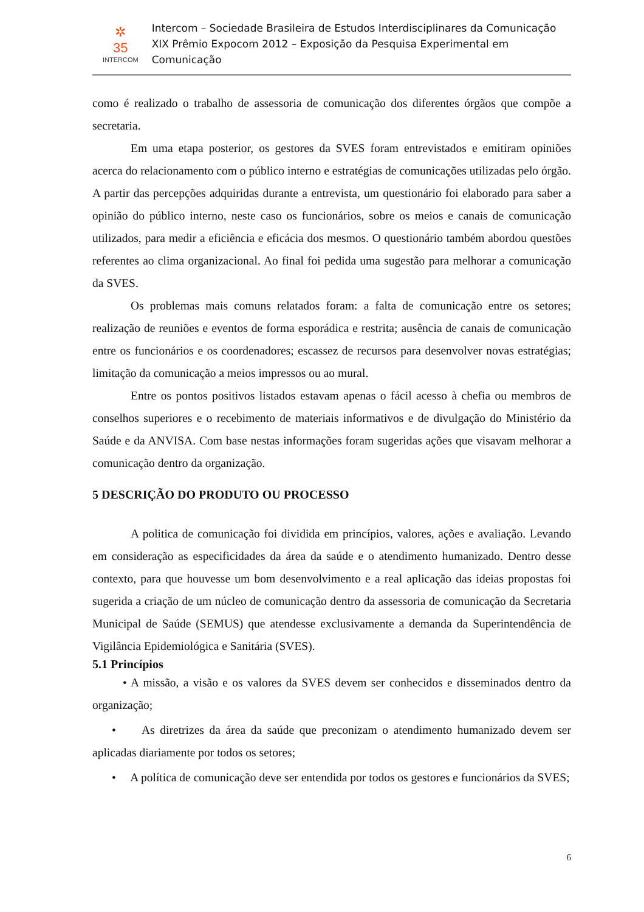✲
35
INTERCOM
Intercom – Sociedade Brasileira de Estudos Interdisciplinares da Comunicação
XIX Prêmio Expocom 2012 – Exposição da Pesquisa Experimental em Comunicação
como é realizado o trabalho de assessoria de comunicação dos diferentes órgãos que compõe a secretaria.
Em uma etapa posterior, os gestores da SVES foram entrevistados e emitiram opiniões acerca do relacionamento com o público interno e estratégias de comunicações utilizadas pelo órgão. A partir das percepções adquiridas durante a entrevista, um questionário foi elaborado para saber a opinião do público interno, neste caso os funcionários, sobre os meios e canais de comunicação utilizados, para medir a eficiência e eficácia dos mesmos. O questionário também abordou questões referentes ao clima organizacional. Ao final foi pedida uma sugestão para melhorar a comunicação da SVES.
Os problemas mais comuns relatados foram: a falta de comunicação entre os setores; realização de reuniões e eventos de forma esporádica e restrita; ausência de canais de comunicação entre os funcionários e os coordenadores; escassez de recursos para desenvolver novas estratégias; limitação da comunicação a meios impressos ou ao mural.
Entre os pontos positivos listados estavam apenas o fácil acesso à chefia ou membros de conselhos superiores e o recebimento de materiais informativos e de divulgação do Ministério da Saúde e da ANVISA. Com base nestas informações foram sugeridas ações que visavam melhorar a comunicação dentro da organização.
5 DESCRIÇÃO DO PRODUTO OU PROCESSO
A politica de comunicação foi dividida em princípios, valores, ações e avaliação. Levando em consideração as especificidades da área da saúde e o atendimento humanizado. Dentro desse contexto, para que houvesse um bom desenvolvimento e a real aplicação das ideias propostas foi sugerida a criação de um núcleo de comunicação dentro da assessoria de comunicação da Secretaria Municipal de Saúde (SEMUS) que atendesse exclusivamente a demanda da Superintendência de Vigilância Epidemiológica e Sanitária (SVES).
5.1 Princípios
• A missão, a visão e os valores da SVES devem ser conhecidos e disseminados dentro da organização;
• As diretrizes da área da saúde que preconizam o atendimento humanizado devem ser aplicadas diariamente por todos os setores;
• A política de comunicação deve ser entendida por todos os gestores e funcionários da SVES;
6